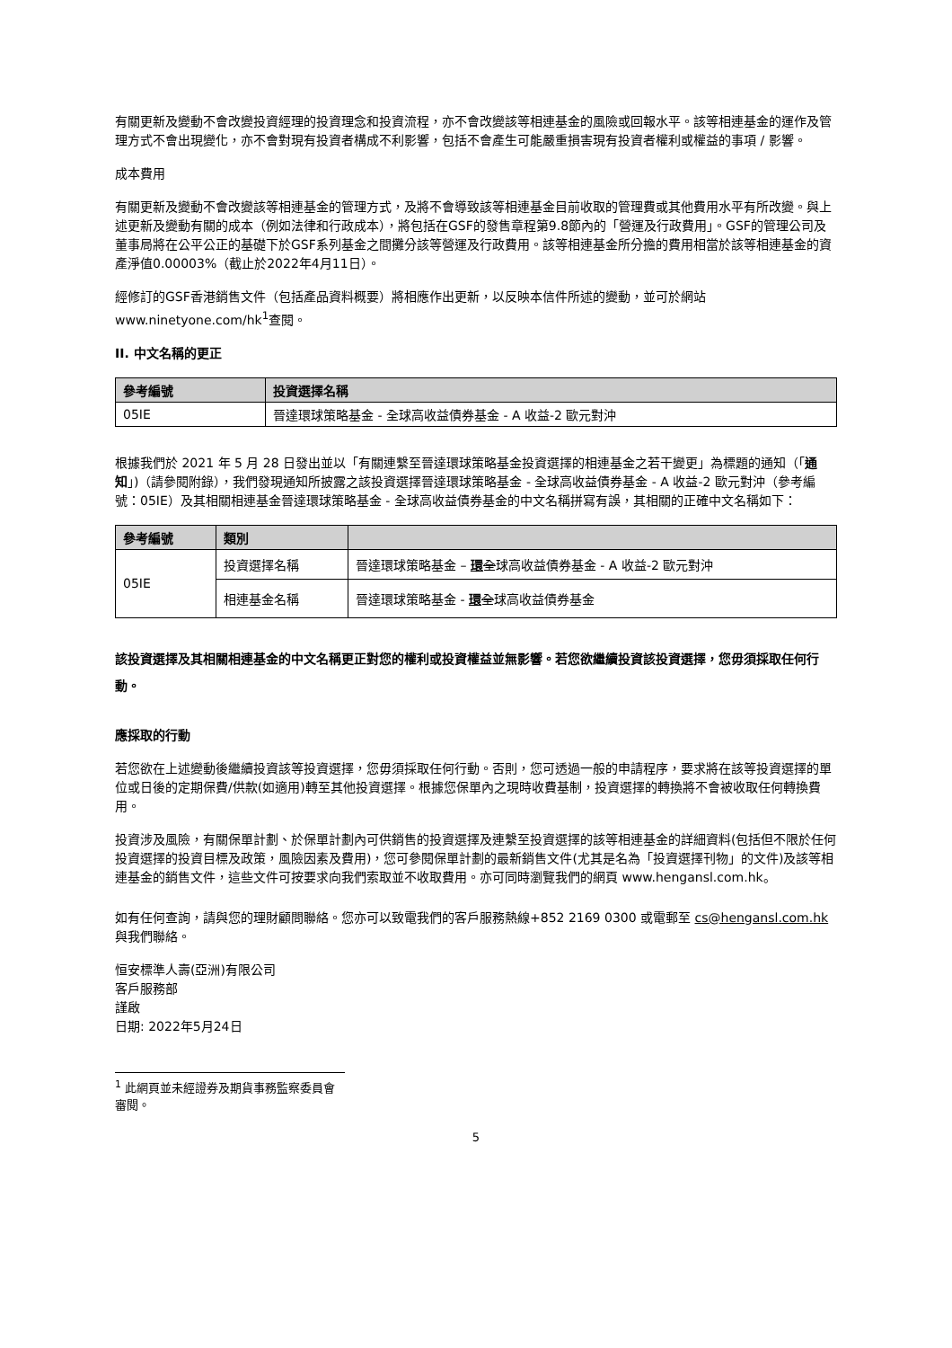有關更新及變動不會改變投資經理的投資理念和投資流程，亦不會改變該等相連基金的風險或回報水平。該等相連基金的運作及管理方式不會出現變化，亦不會對現有投資者構成不利影響，包括不會產生可能嚴重損害現有投資者權利或權益的事項 / 影響。
成本費用
有關更新及變動不會改變該等相連基金的管理方式，及將不會導致該等相連基金目前收取的管理費或其他費用水平有所改變。與上述更新及變動有關的成本（例如法律和行政成本），將包括在GSF的發售章程第9.8節內的「營運及行政費用」。GSF的管理公司及董事局將在公平公正的基礎下於GSF系列基金之間攤分該等營運及行政費用。該等相連基金所分擔的費用相當於該等相連基金的資產淨值0.00003%（截止於2022年4月11日）。
經修訂的GSF香港銷售文件（包括產品資料概要）將相應作出更新，以反映本信件所述的變動，並可於網站www.ninetyone.com/hk<sup>1</sup>查閱。
II. 中文名稱的更正
| 參考編號 | 投資選擇名稱 |
| --- | --- |
| 05IE | 晉達環球策略基金 - 全球高收益債券基金 - A 收益-2 歐元對沖 |
根據我們於 2021 年 5 月 28 日發出並以「有關連繫至晉達環球策略基金投資選擇的相連基金之若干變更」為標題的通知（「通知」)（請參閱附錄），我們發現通知所披露之該投資選擇晉達環球策略基金 - 全球高收益債券基金 - A 收益-2 歐元對沖（參考編號：05IE）及其相關相連基金晉達環球策略基金 - 全球高收益債券基金的中文名稱拼寫有誤，其相關的正確中文名稱如下：
| 參考編號 | 類別 | |
| --- | --- | --- |
| 05IE | 投資選擇名稱 | 晉達環球策略基金 – 環 全 球高收益債券基金 - A 收益-2 歐元對沖 |
| | 相連基金名稱 | 晉達環球策略基金 - 環 全 球高收益債券基金 |
該投資選擇及其相關相連基金的中文名稱更正對您的權利或投資權益並無影響。若您欲繼續投資該投資選擇，您毋須採取任何行動。
應採取的行動
若您欲在上述變動後繼續投資該等投資選擇，您毋須採取任何行動。否則，您可透過一般的申請程序，要求將在該等投資選擇的單位或日後的定期保費/供款(如適用)轉至其他投資選擇。根據您保單內之現時收費基制，投資選擇的轉換將不會被收取任何轉換費用。
投資涉及風險，有關保單計劃、於保單計劃內可供銷售的投資選擇及連繫至投資選擇的該等相連基金的詳細資料(包括但不限於任何投資選擇的投資目標及政策，風險因素及費用)，您可參閱保單計劃的最新銷售文件(尤其是名為「投資選擇刊物」的文件)及該等相連基金的銷售文件，這些文件可按要求向我們索取並不收取費用。亦可同時瀏覽我們的網頁 www.hengansl.com.hk。
如有任何查詢，請與您的理財顧問聯絡。您亦可以致電我們的客戶服務熱線+852 2169 0300 或電郵至 cs@hengansl.com.hk 與我們聯絡。
恒安標準人壽(亞洲)有限公司
客戶服務部
謹啟
日期: 2022年5月24日
<sup>1</sup> 此網頁並未經證券及期貨事務監察委員會審閱。
5